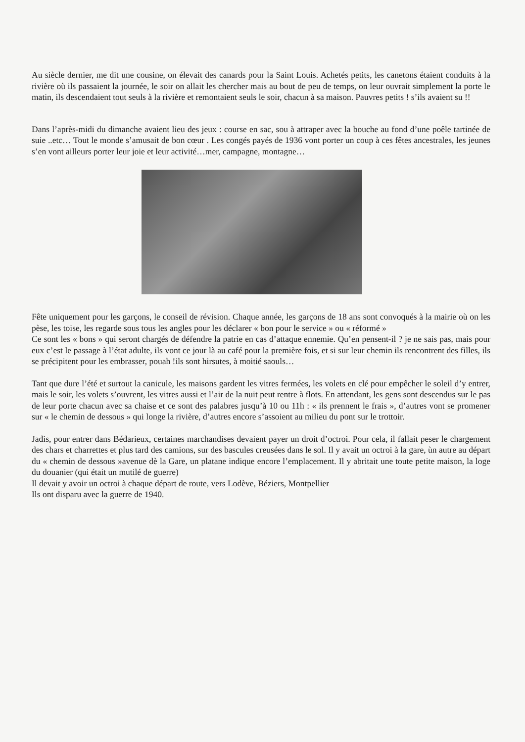Au siècle dernier, me dit une cousine, on élevait des canards pour la Saint Louis. Achetés petits, les canetons étaient conduits à la rivière où ils passaient la journée, le soir on allait les chercher mais au bout de peu de temps, on leur ouvrait simplement la porte le matin, ils descendaient tout seuls à la rivière et remontaient seuls le soir, chacun à sa maison. Pauvres petits ! s’ils avaient su !!
Dans l’après-midi du dimanche avaient lieu des jeux : course en sac, sou à attraper avec la bouche au fond d’une poêle tartinée de suie ..etc… Tout le monde s’amusait de bon cœur . Les congés payés de 1936 vont porter un coup à ces fêtes ancestrales, les jeunes s’en vont ailleurs porter leur joie et leur activité…mer, campagne, montagne…
Fête uniquement pour les garçons, le conseil de révision. Chaque année, les garçons de 18 ans sont convoqués à la mairie où on les pèse, les toise, les regarde sous tous les angles pour les déclarer « bon pour le service » ou « réformé »
Ce sont les « bons » qui seront chargés de défendre la patrie en cas d’attaque ennemie. Qu’en pensent-il ? je ne sais pas, mais pour eux c’est le passage à l’état adulte, ils vont ce jour là au café pour la première fois, et si sur leur chemin ils rencontrent des filles, ils se précipitent pour les embrasser, pouah !ils sont hirsutes, à moitié saouls…
Tant que dure l’été et surtout la canicule, les maisons gardent les vitres fermées, les volets en clé pour empêcher le soleil d’y entrer, mais le soir, les volets s’ouvrent, les vitres aussi et l’air de la nuit peut rentre à flots. En attendant, les gens sont descendus sur le pas de leur porte chacun avec sa chaise et ce sont des palabres jusqu’à 10 ou 11h : « ils prennent le frais », d’autres vont se promener sur « le chemin de dessous » qui longe la rivière, d’autres encore s’assoient au milieu du pont sur le trottoir.
Jadis, pour entrer dans Bédarieux, certaines marchandises devaient payer un droit d’octroi. Pour cela, il fallait peser le chargement des chars et charrettes et plus tard des camions, sur des bascules creusées dans le sol. Il y avait un octroi à la gare, ùn autre au départ du « chemin de dessous »avenue dè la Gare, un platane indique encore l’emplacement. Il y abritait une toute petite maison, la loge du douanier (qui était un mutilé de guerre)
Il devait y avoir un octroi à chaque départ de route, vers Lodève, Béziers, Montpellier
Ils ont disparu avec la guerre de 1940.